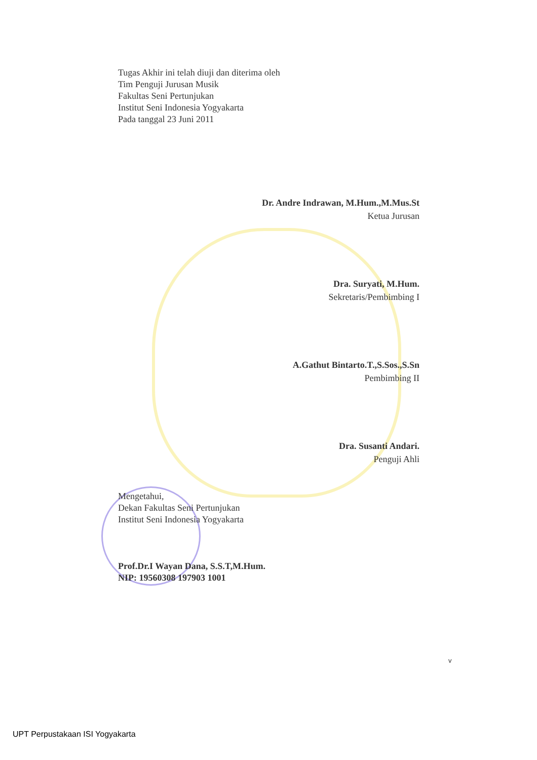Tugas Akhir ini telah diuji dan diterima oleh
Tim Penguji Jurusan Musik
Fakultas Seni Pertunjukan
Institut Seni Indonesia Yogyakarta
Pada tanggal 23 Juni 2011
Dr. Andre Indrawan, M.Hum.,M.Mus.St
Ketua Jurusan
Dra. Suryati, M.Hum.
Sekretaris/Pembimbing I
A.Gathut Bintarto.T.,S.Sos.,S.Sn
Pembimbing II
Dra. Susanti Andari.
Penguji Ahli
Mengetahui,
Dekan Fakultas Seni Pertunjukan
Institut Seni Indonesia Yogyakarta
Prof.Dr.I Wayan Dana, S.S.T,M.Hum.
NIP: 19560308 197903 1001
v
UPT Perpustakaan ISI Yogyakarta